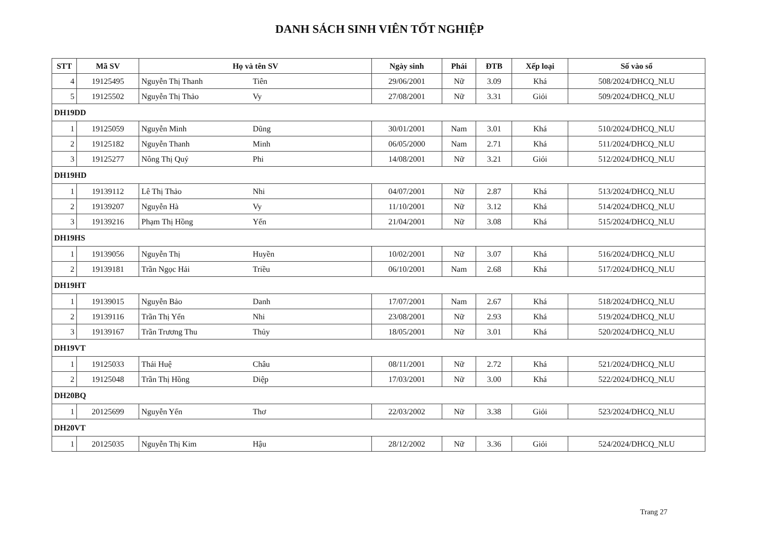DANH SÁCH SINH VIÊN TỐT NGHIỆP
| STT | Mã SV | Họ và tên SV | Ngày sinh | Phái | ĐTB | Xếp loại | Số vào sổ |
| --- | --- | --- | --- | --- | --- | --- | --- |
| 4 | 19125495 | Nguyễn Thị Thanh Tiên | 29/06/2001 | Nữ | 3.09 | Khá | 508/2024/DHCQ_NLU |
| 5 | 19125502 | Nguyễn Thị Thảo Vy | 27/08/2001 | Nữ | 3.31 | Giỏi | 509/2024/DHCQ_NLU |
| DH19DD | | | | | | | |
| 1 | 19125059 | Nguyễn Minh Dũng | 30/01/2001 | Nam | 3.01 | Khá | 510/2024/DHCQ_NLU |
| 2 | 19125182 | Nguyễn Thanh Minh | 06/05/2000 | Nam | 2.71 | Khá | 511/2024/DHCQ_NLU |
| 3 | 19125277 | Nông Thị Quý Phi | 14/08/2001 | Nữ | 3.21 | Giỏi | 512/2024/DHCQ_NLU |
| DH19HD | | | | | | | |
| 1 | 19139112 | Lê Thị Thảo Nhi | 04/07/2001 | Nữ | 2.87 | Khá | 513/2024/DHCQ_NLU |
| 2 | 19139207 | Nguyễn Hà Vy | 11/10/2001 | Nữ | 3.12 | Khá | 514/2024/DHCQ_NLU |
| 3 | 19139216 | Phạm Thị Hồng Yến | 21/04/2001 | Nữ | 3.08 | Khá | 515/2024/DHCQ_NLU |
| DH19HS | | | | | | | |
| 1 | 19139056 | Nguyễn Thị Huyền | 10/02/2001 | Nữ | 3.07 | Khá | 516/2024/DHCQ_NLU |
| 2 | 19139181 | Trần Ngọc Hải Triều | 06/10/2001 | Nam | 2.68 | Khá | 517/2024/DHCQ_NLU |
| DH19HT | | | | | | | |
| 1 | 19139015 | Nguyễn Bảo Danh | 17/07/2001 | Nam | 2.67 | Khá | 518/2024/DHCQ_NLU |
| 2 | 19139116 | Trần Thị Yến Nhi | 23/08/2001 | Nữ | 2.93 | Khá | 519/2024/DHCQ_NLU |
| 3 | 19139167 | Trần Trương Thu Thủy | 18/05/2001 | Nữ | 3.01 | Khá | 520/2024/DHCQ_NLU |
| DH19VT | | | | | | | |
| 1 | 19125033 | Thái Huệ Châu | 08/11/2001 | Nữ | 2.72 | Khá | 521/2024/DHCQ_NLU |
| 2 | 19125048 | Trần Thị Hồng Diệp | 17/03/2001 | Nữ | 3.00 | Khá | 522/2024/DHCQ_NLU |
| DH20BQ | | | | | | | |
| 1 | 20125699 | Nguyễn Yến Thơ | 22/03/2002 | Nữ | 3.38 | Giỏi | 523/2024/DHCQ_NLU |
| DH20VT | | | | | | | |
| 1 | 20125035 | Nguyễn Thị Kim Hậu | 28/12/2002 | Nữ | 3.36 | Giỏi | 524/2024/DHCQ_NLU |
Trang 27